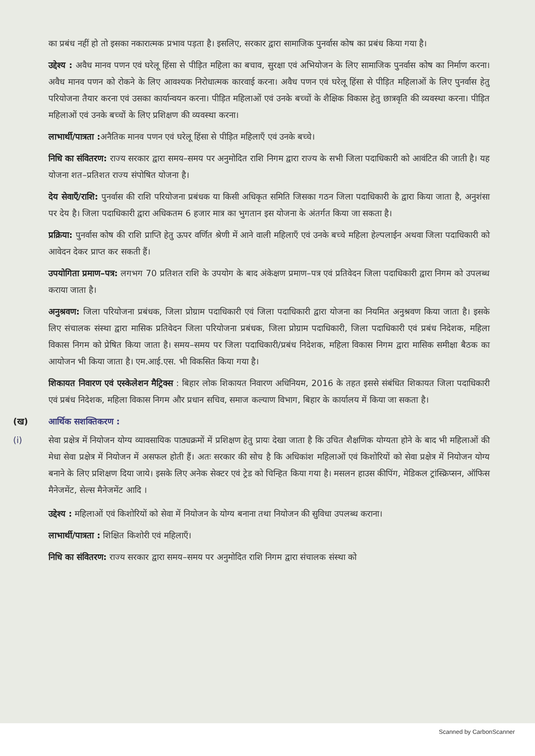का प्रबंध नहीं हो तो इसका नकारात्मक प्रभाव पड़ता है। इसलिए, सरकार द्वारा सामाजिक पुनर्वास कोष का प्रबंध किया गया है।
उद्देश्य : अवैध मानव पणन एवं घरेलू हिंसा से पीड़ित महिला का बचाव, सुरक्षा एवं अभियोजन के लिए सामाजिक पुनर्वास कोष का निर्माण करना। अवैध मानव पणन को रोकने के लिए आवश्यक निरोधात्मक कारवाई करना। अवैध पणन एवं घरेलू हिंसा से पीड़ित महिलाओं के लिए पुनर्वास हेतु परियोजना तैयार करना एवं उसका कार्यान्वयन करना। पीड़ित महिलाओं एवं उनके बच्चों के शैक्षिक विकास हेतु छात्रवृति की व्यवस्था करना। पीड़ित महिलाओं एवं उनके बच्चों के लिए प्रशिक्षण की व्यवस्था करना।
लाभार्थी/पात्रता : अनैतिक मानव पणन एवं घरेलू हिंसा से पीड़ित महिलाएँ एवं उनके बच्चे।
निधि का संवितरण: राज्य सरकार द्वारा समय–समय पर अनुमोदित राशि निगम द्वारा राज्य के सभी जिला पदाधिकारी को आवंटित की जाती है। यह योजना शत–प्रतिशत राज्य संपोषित योजना है।
देय सेवाएँ/राशि: पुनर्वास की राशि परियोजना प्रबंधक या किसी अधिकृत समिति जिसका गठन जिला पदाधिकारी के द्वारा किया जाता है, अनुशंसा पर देय है। जिला पदाधिकारी द्वारा अधिकतम 6 हजार मात्र का भुगतान इस योजना के अंतर्गत किया जा सकता है।
प्रक्रिया: पुनर्वास कोष की राशि प्राप्ति हेतु ऊपर वर्णित श्रेणी में आने वाली महिलाएँ एवं उनके बच्चे महिला हेल्पलाईन अथवा जिला पदाधिकारी को आवेदन देकर प्राप्त कर सकती हैं।
उपयोगिता प्रमाण–पत्र: लगभग 70 प्रतिशत राशि के उपयोग के बाद अंकेक्षण प्रमाण–पत्र एवं प्रतिवेदन जिला पदाधिकारी द्वारा निगम को उपलब्ध कराया जाता है।
अनुश्रवण: जिला परियोजना प्रबंधक, जिला प्रोग्राम पदाधिकारी एवं जिला पदाधिकारी द्वारा योजना का नियमित अनुश्रवण किया जाता है। इसके लिए संचालक संस्था द्वारा मासिक प्रतिवेदन जिला परियोजना प्रबंधक, जिला प्रोग्राम पदाधिकारी, जिला पदाधिकारी एवं प्रबंध निदेशक, महिला विकास निगम को प्रेषित किया जाता है। समय–समय पर जिला पदाधिकारी/प्रबंध निदेशक, महिला विकास निगम द्वारा मासिक समीक्षा बैठक का आयोजन भी किया जाता है। एम.आई.एस. भी विकसित किया गया है।
शिकायत निवारण एवं एस्केलेशन मैट्रिक्स : बिहार लोक शिकायत निवारण अधिनियम, 2016 के तहत इससे संबंधित शिकायत जिला पदाधिकारी एवं प्रबंध निदेशक, महिला विकास निगम और प्रधान सचिव, समाज कल्याण विभाग, बिहार के कार्यालय में किया जा सकता है।
(ख) आर्थिक सशक्तिकरण :
(i) सेवा प्रक्षेत्र में नियोजन योग्य व्यावसायिक पाठ्यक्रमों में प्रशिक्षण हेतु प्रायः देखा जाता है कि उचित शैक्षणिक योग्यता होने के बाद भी महिलाओं की मेधा सेवा प्रक्षेत्र में नियोजन में असफल होती हैं। अतः सरकार की सोच है कि अधिकांश महिलाओं एवं किशोरियों को सेवा प्रक्षेत्र में नियोजन योग्य बनाने के लिए प्रशिक्षण दिया जाये। इसके लिए अनेक सेक्टर एवं ट्रेड को चिन्हित किया गया है। मसलन हाउस कीपिंग, मेडिकल ट्रांस्क्रिप्सन, ऑफिस मैनेजमेंट, सेल्स मैनेजमेंट आदि ।
उद्देश्य : महिलाओं एवं किशोरियों को सेवा में नियोजन के योग्य बनाना तथा नियोजन की सुविधा उपलब्ध कराना।
लाभार्थी/पात्रता : शिक्षित किशोरी एवं महिलाएँ।
निधि का संवितरण: राज्य सरकार द्वारा समय–समय पर अनुमोदित राशि निगम द्वारा संचालक संस्था को
Scanned by CarbonScanner